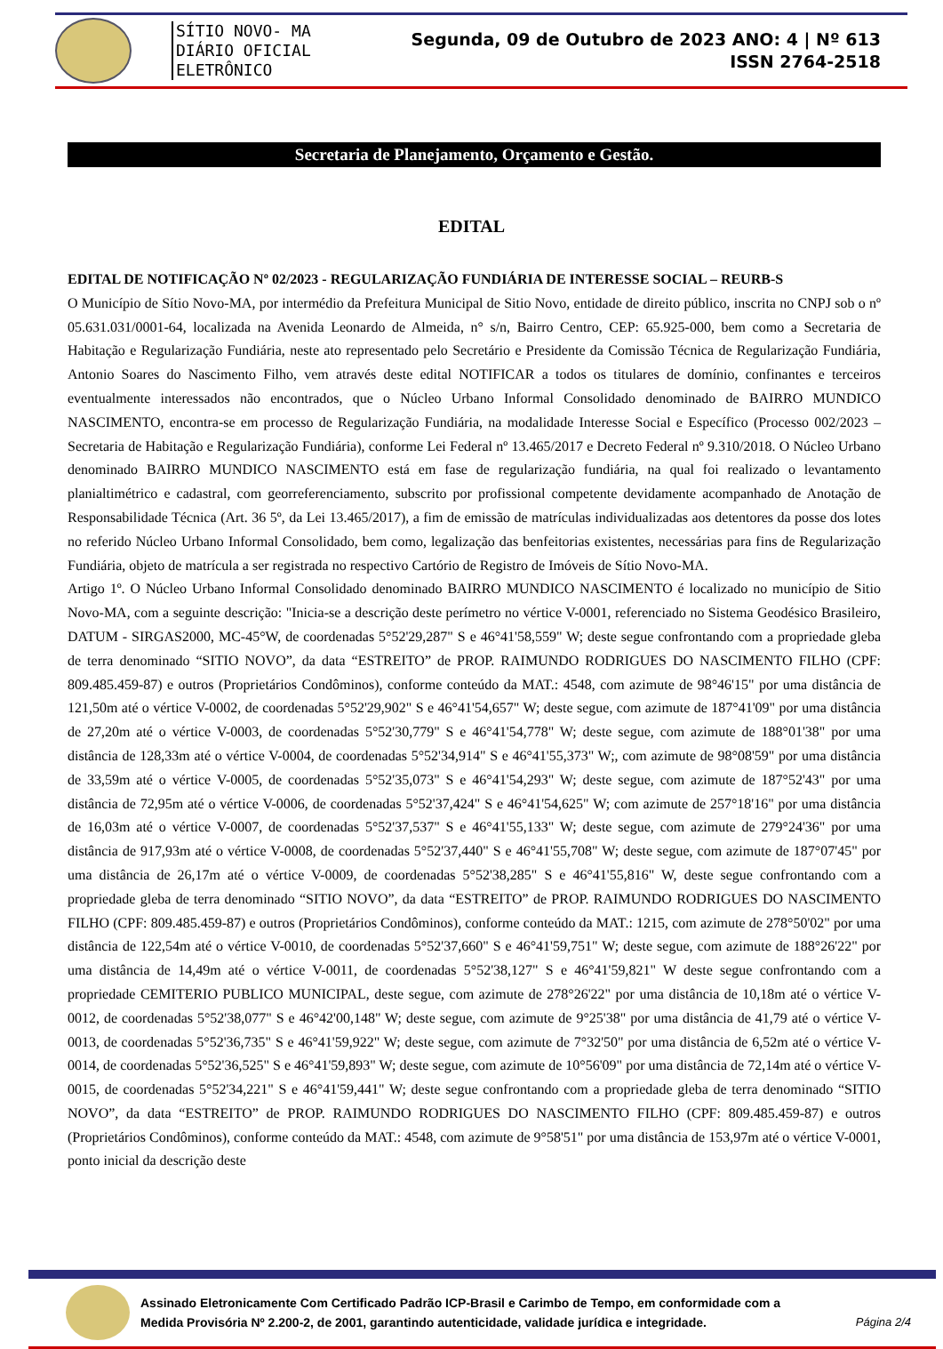SÍTIO NOVO- MA
DIÁRIO OFICIAL ELETRÔNICO
Segunda, 09 de Outubro de 2023 ANO: 4 | Nº 613
ISSN 2764-2518
Secretaria de Planejamento, Orçamento e Gestão.
EDITAL
EDITAL DE NOTIFICAÇÃO Nº 02/2023 - REGULARIZAÇÃO FUNDIÁRIA DE INTERESSE SOCIAL – REURB-S
O Município de Sítio Novo-MA, por intermédio da Prefeitura Municipal de Sitio Novo, entidade de direito público, inscrita no CNPJ sob o nº 05.631.031/0001-64, localizada na Avenida Leonardo de Almeida, n° s/n, Bairro Centro, CEP: 65.925-000, bem como a Secretaria de Habitação e Regularização Fundiária, neste ato representado pelo Secretário e Presidente da Comissão Técnica de Regularização Fundiária, Antonio Soares do Nascimento Filho, vem através deste edital NOTIFICAR a todos os titulares de domínio, confinantes e terceiros eventualmente interessados não encontrados, que o Núcleo Urbano Informal Consolidado denominado de BAIRRO MUNDICO NASCIMENTO, encontra-se em processo de Regularização Fundiária, na modalidade Interesse Social e Específico (Processo 002/2023 – Secretaria de Habitação e Regularização Fundiária), conforme Lei Federal nº 13.465/2017 e Decreto Federal nº 9.310/2018. O Núcleo Urbano denominado BAIRRO MUNDICO NASCIMENTO está em fase de regularização fundiária, na qual foi realizado o levantamento planialtimétrico e cadastral, com georreferenciamento, subscrito por profissional competente devidamente acompanhado de Anotação de Responsabilidade Técnica (Art. 36 5º, da Lei 13.465/2017), a fim de emissão de matrículas individualizadas aos detentores da posse dos lotes no referido Núcleo Urbano Informal Consolidado, bem como, legalização das benfeitorias existentes, necessárias para fins de Regularização Fundiária, objeto de matrícula a ser registrada no respectivo Cartório de Registro de Imóveis de Sítio Novo-MA.
Artigo 1º. O Núcleo Urbano Informal Consolidado denominado BAIRRO MUNDICO NASCIMENTO é localizado no município de Sitio Novo-MA, com a seguinte descrição: "Inicia-se a descrição deste perímetro no vértice V-0001, referenciado no Sistema Geodésico Brasileiro, DATUM - SIRGAS2000, MC-45°W, de coordenadas 5°52'29,287" S e 46°41'58,559" W; deste segue confrontando com a propriedade gleba de terra denominado “SITIO NOVO”, da data “ESTREITO” de PROP. RAIMUNDO RODRIGUES DO NASCIMENTO FILHO (CPF: 809.485.459-87) e outros (Proprietários Condôminos), conforme conteúdo da MAT.: 4548, com azimute de 98°46'15" por uma distância de 121,50m até o vértice V-0002, de coordenadas 5°52'29,902" S e 46°41'54,657" W; deste segue, com azimute de 187°41'09" por uma distância de 27,20m até o vértice V-0003, de coordenadas 5°52'30,779" S e 46°41'54,778" W; deste segue, com azimute de 188°01'38" por uma distância de 128,33m até o vértice V-0004, de coordenadas 5°52'34,914" S e 46°41'55,373" W;, com azimute de 98°08'59" por uma distância de 33,59m até o vértice V-0005, de coordenadas 5°52'35,073" S e 46°41'54,293" W; deste segue, com azimute de 187°52'43" por uma distância de 72,95m até o vértice V-0006, de coordenadas 5°52'37,424" S e 46°41'54,625" W; com azimute de 257°18'16" por uma distância de 16,03m até o vértice V-0007, de coordenadas 5°52'37,537" S e 46°41'55,133" W; deste segue, com azimute de 279°24'36" por uma distância de 917,93m até o vértice V-0008, de coordenadas 5°52'37,440" S e 46°41'55,708" W; deste segue, com azimute de 187°07'45" por uma distância de 26,17m até o vértice V-0009, de coordenadas 5°52'38,285" S e 46°41'55,816" W, deste segue confrontando com a propriedade gleba de terra denominado “SITIO NOVO”, da data “ESTREITO” de PROP. RAIMUNDO RODRIGUES DO NASCIMENTO FILHO (CPF: 809.485.459-87) e outros (Proprietários Condôminos), conforme conteúdo da MAT.: 1215, com azimute de 278°50'02" por uma distância de 122,54m até o vértice V-0010, de coordenadas 5°52'37,660" S e 46°41'59,751" W; deste segue, com azimute de 188°26'22" por uma distância de 14,49m até o vértice V-0011, de coordenadas 5°52'38,127" S e 46°41'59,821" W deste segue confrontando com a propriedade CEMITERIO PUBLICO MUNICIPAL, deste segue, com azimute de 278°26'22" por uma distância de 10,18m até o vértice V-0012, de coordenadas 5°52'38,077" S e 46°42'00,148" W; deste segue, com azimute de 9°25'38" por uma distância de 41,79 até o vértice V-0013, de coordenadas 5°52'36,735" S e 46°41'59,922" W; deste segue, com azimute de 7°32'50" por uma distância de 6,52m até o vértice V-0014, de coordenadas 5°52'36,525" S e 46°41'59,893" W; deste segue, com azimute de 10°56'09" por uma distância de 72,14m até o vértice V-0015, de coordenadas 5°52'34,221" S e 46°41'59,441" W; deste segue confrontando com a propriedade gleba de terra denominado “SITIO NOVO”, da data “ESTREITO” de PROP. RAIMUNDO RODRIGUES DO NASCIMENTO FILHO (CPF: 809.485.459-87) e outros (Proprietários Condôminos), conforme conteúdo da MAT.: 4548, com azimute de 9°58'51" por uma distância de 153,97m até o vértice V-0001, ponto inicial da descrição deste
Assinado Eletronicamente Com Certificado Padrão ICP-Brasil e Carimbo de Tempo, em conformidade com a
Medida Provisória Nº 2.200-2, de 2001, garantindo autenticidade, validade jurídica e integridade.
Página 2/4